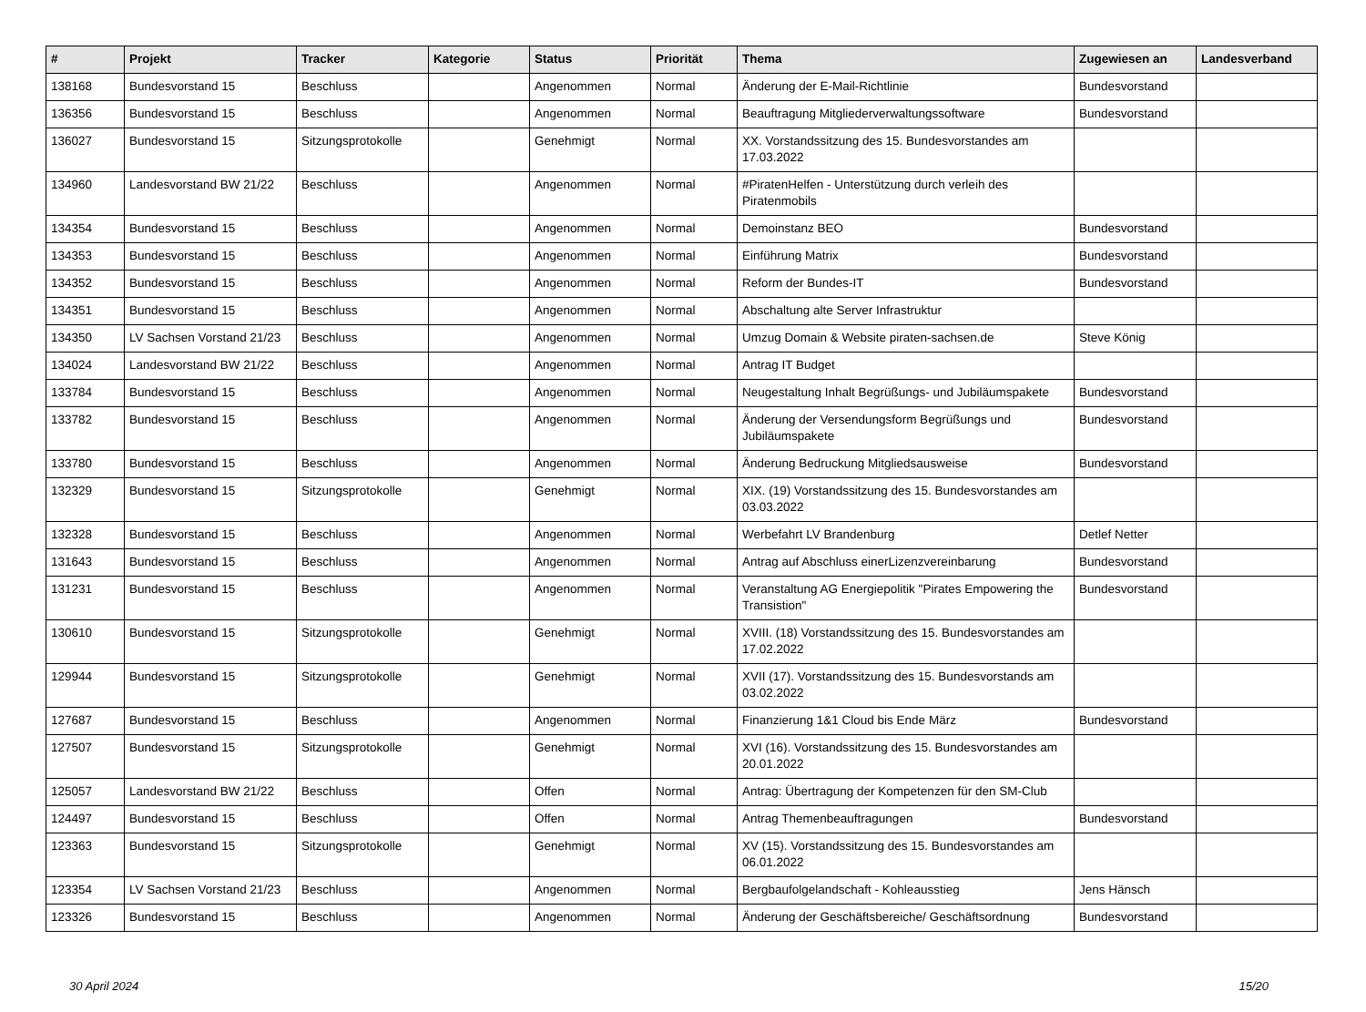| # | Projekt | Tracker | Kategorie | Status | Priorität | Thema | Zugewiesen an | Landesverband |
| --- | --- | --- | --- | --- | --- | --- | --- | --- |
| 138168 | Bundesvorstand 15 | Beschluss | | Angenommen | Normal | Änderung der E-Mail-Richtlinie | Bundesvorstand | |
| 136356 | Bundesvorstand 15 | Beschluss | | Angenommen | Normal | Beauftragung Mitgliederverwaltungssoftware | Bundesvorstand | |
| 136027 | Bundesvorstand 15 | Sitzungsprotokolle | | Genehmigt | Normal | XX. Vorstandssitzung des 15. Bundesvorstandes am 17.03.2022 | | |
| 134960 | Landesvorstand BW 21/22 | Beschluss | | Angenommen | Normal | #PiratenHelfen - Unterstützung durch verleih des Piratenmobils | | |
| 134354 | Bundesvorstand 15 | Beschluss | | Angenommen | Normal | Demoinstanz BEO | Bundesvorstand | |
| 134353 | Bundesvorstand 15 | Beschluss | | Angenommen | Normal | Einführung Matrix | Bundesvorstand | |
| 134352 | Bundesvorstand 15 | Beschluss | | Angenommen | Normal | Reform der Bundes-IT | Bundesvorstand | |
| 134351 | Bundesvorstand 15 | Beschluss | | Angenommen | Normal | Abschaltung alte Server Infrastruktur | | |
| 134350 | LV Sachsen Vorstand 21/23 | Beschluss | | Angenommen | Normal | Umzug Domain & Website piraten-sachsen.de | Steve König | |
| 134024 | Landesvorstand BW 21/22 | Beschluss | | Angenommen | Normal | Antrag IT Budget | | |
| 133784 | Bundesvorstand 15 | Beschluss | | Angenommen | Normal | Neugestaltung Inhalt Begrüßungs- und Jubiläumspakete | Bundesvorstand | |
| 133782 | Bundesvorstand 15 | Beschluss | | Angenommen | Normal | Änderung der Versendungsform Begrüßungs und Jubiläumspakete | Bundesvorstand | |
| 133780 | Bundesvorstand 15 | Beschluss | | Angenommen | Normal | Änderung Bedruckung Mitgliedsausweise | Bundesvorstand | |
| 132329 | Bundesvorstand 15 | Sitzungsprotokolle | | Genehmigt | Normal | XIX. (19) Vorstandssitzung des 15. Bundesvorstandes am 03.03.2022 | | |
| 132328 | Bundesvorstand 15 | Beschluss | | Angenommen | Normal | Werbefahrt LV Brandenburg | Detlef Netter | |
| 131643 | Bundesvorstand 15 | Beschluss | | Angenommen | Normal | Antrag auf Abschluss einerLizenzvereinbarung | Bundesvorstand | |
| 131231 | Bundesvorstand 15 | Beschluss | | Angenommen | Normal | Veranstaltung AG Energiepolitik "Pirates Empowering the Transistion" | Bundesvorstand | |
| 130610 | Bundesvorstand 15 | Sitzungsprotokolle | | Genehmigt | Normal | XVIII. (18) Vorstandssitzung des 15. Bundesvorstandes am 17.02.2022 | | |
| 129944 | Bundesvorstand 15 | Sitzungsprotokolle | | Genehmigt | Normal | XVII (17). Vorstandssitzung des 15. Bundesvorstands am 03.02.2022 | | |
| 127687 | Bundesvorstand 15 | Beschluss | | Angenommen | Normal | Finanzierung 1&1 Cloud bis Ende März | Bundesvorstand | |
| 127507 | Bundesvorstand 15 | Sitzungsprotokolle | | Genehmigt | Normal | XVI (16). Vorstandssitzung des 15. Bundesvorstandes am 20.01.2022 | | |
| 125057 | Landesvorstand BW 21/22 | Beschluss | | Offen | Normal | Antrag: Übertragung der Kompetenzen für den SM-Club | | |
| 124497 | Bundesvorstand 15 | Beschluss | | Offen | Normal | Antrag Themenbeauftragungen | Bundesvorstand | |
| 123363 | Bundesvorstand 15 | Sitzungsprotokolle | | Genehmigt | Normal | XV (15). Vorstandssitzung des 15. Bundesvorstandes am 06.01.2022 | | |
| 123354 | LV Sachsen Vorstand 21/23 | Beschluss | | Angenommen | Normal | Bergbaufolgelandschaft - Kohleausstieg | Jens Hänsch | |
| 123326 | Bundesvorstand 15 | Beschluss | | Angenommen | Normal | Änderung der Geschäftsbereiche/ Geschäftsordnung | Bundesvorstand | |
30 April 2024 15/20